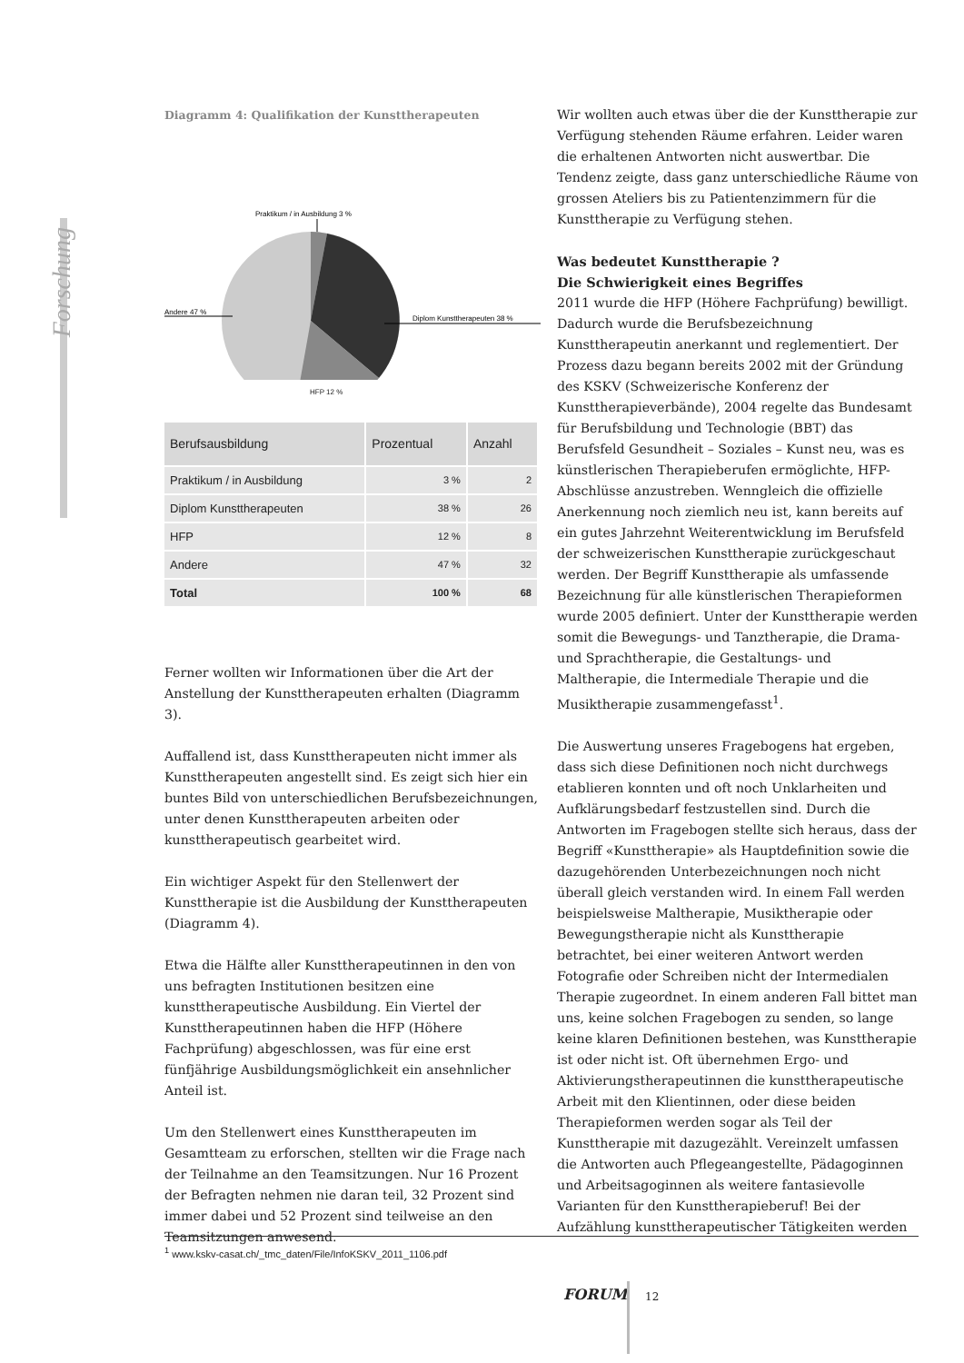Forschung
Diagramm 4: Qualifikation der Kunsttherapeuten
Praktikum / in Ausbildung 3 %
Andere 47 %
Diplom Kunsttherapeuten 38 %
HFP 12 %
| Berufsausbildung | Prozentual | Anzahl |
| --- | --- | --- |
| Praktikum / in Ausbildung | 3 % | 2 |
| Diplom Kunsttherapeuten | 38 % | 26 |
| HFP | 12 % | 8 |
| Andere | 47 % | 32 |
| Total | 100 % | 68 |
Ferner wollten wir Informationen über die Art der Anstellung der Kunsttherapeuten erhalten (Diagramm 3).
Auffallend ist, dass Kunsttherapeuten nicht immer als Kunsttherapeuten angestellt sind. Es zeigt sich hier ein buntes Bild von unterschiedlichen Berufsbezeichnungen, unter denen Kunsttherapeuten arbeiten oder kunsttherapeutisch gearbeitet wird.
Ein wichtiger Aspekt für den Stellenwert der Kunsttherapie ist die Ausbildung der Kunsttherapeuten (Diagramm 4).
Etwa die Hälfte aller Kunsttherapeutinnen in den von uns befragten Institutionen besitzen eine kunsttherapeutische Ausbildung. Ein Viertel der Kunsttherapeutinnen haben die HFP (Höhere Fachprüfung) abgeschlossen, was für eine erst fünfjährige Ausbildungsmöglichkeit ein ansehnlicher Anteil ist.
Um den Stellenwert eines Kunsttherapeuten im Gesamtteam zu erforschen, stellten wir die Frage nach der Teilnahme an den Teamsitzungen. Nur 16 Prozent der Befragten nehmen nie daran teil, 32 Prozent sind immer dabei und 52 Prozent sind teilweise an den Teamsitzungen anwesend.
Wir wollten auch etwas über die der Kunsttherapie zur Verfügung stehenden Räume erfahren. Leider waren die erhaltenen Antworten nicht auswertbar. Die Tendenz zeigte, dass ganz unterschiedliche Räume von grossen Ateliers bis zu Patientenzimmern für die Kunsttherapie zu Verfügung stehen.
Was bedeutet Kunsttherapie ?
Die Schwierigkeit eines Begriffes
2011 wurde die HFP (Höhere Fachprüfung) bewilligt. Dadurch wurde die Berufsbezeichnung Kunsttherapeutin anerkannt und reglementiert. Der Prozess dazu begann bereits 2002 mit der Gründung des KSKV (Schweizerische Konferenz der Kunsttherapieverbände), 2004 regelte das Bundesamt für Berufsbildung und Technologie (BBT) das Berufsfeld Gesundheit – Soziales – Kunst neu, was es künstlerischen Therapieberufen ermöglichte, HFP-Abschlüsse anzustreben. Wenngleich die offizielle Anerkennung noch ziemlich neu ist, kann bereits auf ein gutes Jahrzehnt Weiterentwicklung im Berufsfeld der schweizerischen Kunsttherapie zurückgeschaut werden. Der Begriff Kunsttherapie als umfassende Bezeichnung für alle künstlerischen Therapieformen wurde 2005 definiert. Unter der Kunsttherapie werden somit die Bewegungs- und Tanztherapie, die Drama- und Sprachtherapie, die Gestaltungs- und Maltherapie, die Intermediale Therapie und die Musiktherapie zusammengefasst<sup>1</sup>.
Die Auswertung unseres Fragebogens hat ergeben, dass sich diese Definitionen noch nicht durchwegs etablieren konnten und oft noch Unklarheiten und Aufklärungsbedarf festzustellen sind. Durch die Antworten im Fragebogen stellte sich heraus, dass der Begriff «Kunsttherapie» als Hauptdefinition sowie die dazugehörenden Unterbezeichnungen noch nicht überall gleich verstanden wird. In einem Fall werden beispielsweise Maltherapie, Musiktherapie oder Bewegungstherapie nicht als Kunsttherapie betrachtet, bei einer weiteren Antwort werden Fotografie oder Schreiben nicht der Intermedialen Therapie zugeordnet. In einem anderen Fall bittet man uns, keine solchen Fragebogen zu senden, so lange keine klaren Definitionen bestehen, was Kunsttherapie ist oder nicht ist. Oft übernehmen Ergo- und Aktivierungstherapeutinnen die kunsttherapeutische Arbeit mit den Klientinnen, oder diese beiden Therapieformen werden sogar als Teil der Kunsttherapie mit dazugezählt. Vereinzelt umfassen die Antworten auch Pflegeangestellte, Pädagoginnen und Arbeitsagoginnen als weitere fantasievolle Varianten für den Kunsttherapieberuf! Bei der Aufzählung kunsttherapeutischer Tätigkeiten werden
<sup>1</sup> www.kskv-casat.ch/_tmc_daten/File/InfoKSKV_2011_1106.pdf
FORUM 12